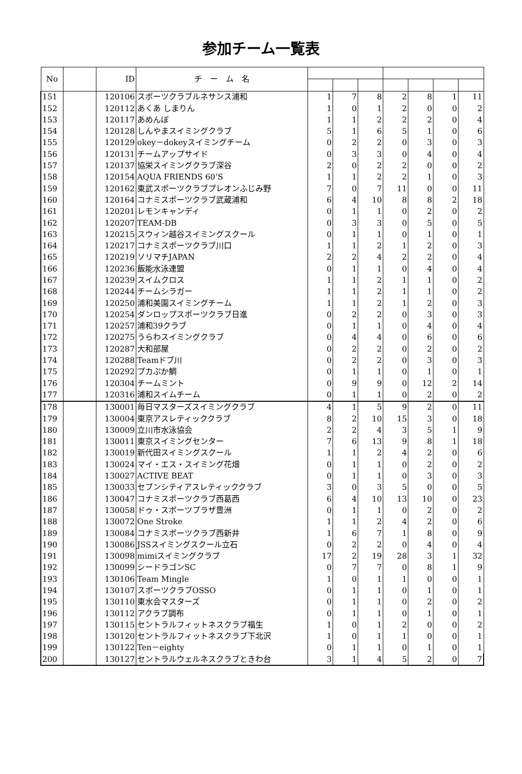参加チーム一覧表
| No | | ID | チ ー ム 名 | | | | | | | |
| --- | --- | --- | --- | --- | --- | --- | --- | --- | --- | --- |
| 151 | | 120106 | スポーツクラブルネサンス浦和 | 1 | 7 | 8 | 2 | 8 | 1 | 11 |
| 152 | | 120112 | あくあ しまりん | 1 | 0 | 1 | 2 | 0 | 0 | 2 |
| 153 | | 120117 | あめんぼ | 1 | 1 | 2 | 2 | 2 | 0 | 4 |
| 154 | | 120128 | しんやまスイミングクラブ | 5 | 1 | 6 | 5 | 1 | 0 | 6 |
| 155 | | 120129 | okey－dokeyスイミングチーム | 0 | 2 | 2 | 0 | 3 | 0 | 3 |
| 156 | | 120131 | チームアップサイド | 0 | 3 | 3 | 0 | 4 | 0 | 4 |
| 157 | | 120137 | 協栄スイミングクラブ深谷 | 2 | 0 | 2 | 2 | 0 | 0 | 2 |
| 158 | | 120154 | AQUA FRIENDS 60’S | 1 | 1 | 2 | 2 | 1 | 0 | 3 |
| 159 | | 120162 | 東武スポーツクラブプレオンふじみ野 | 7 | 0 | 7 | 11 | 0 | 0 | 11 |
| 160 | | 120164 | コナミスポーツクラブ武蔵浦和 | 6 | 4 | 10 | 8 | 8 | 2 | 18 |
| 161 | | 120201 | レモンキャンディ | 0 | 1 | 1 | 0 | 2 | 0 | 2 |
| 162 | | 120207 | TEAM-DB | 0 | 3 | 3 | 0 | 5 | 0 | 5 |
| 163 | | 120215 | スウィン越谷スイミングスクール | 0 | 1 | 1 | 0 | 1 | 0 | 1 |
| 164 | | 120217 | コナミスポーツクラブ川口 | 1 | 1 | 2 | 1 | 2 | 0 | 3 |
| 165 | | 120219 | ソリマチJAPAN | 2 | 2 | 4 | 2 | 2 | 0 | 4 |
| 166 | | 120236 | 飯能水泳連盟 | 0 | 1 | 1 | 0 | 4 | 0 | 4 |
| 167 | | 120239 | スイムクロス | 1 | 1 | 2 | 1 | 1 | 0 | 2 |
| 168 | | 120244 | チームシラガー | 1 | 1 | 2 | 1 | 1 | 0 | 2 |
| 169 | | 120250 | 浦和美園スイミングチーム | 1 | 1 | 2 | 1 | 2 | 0 | 3 |
| 170 | | 120254 | ダンロップスポーツクラブ日進 | 0 | 2 | 2 | 0 | 3 | 0 | 3 |
| 171 | | 120257 | 浦和39クラブ | 0 | 1 | 1 | 0 | 4 | 0 | 4 |
| 172 | | 120275 | うらわスイミングクラブ | 0 | 4 | 4 | 0 | 6 | 0 | 6 |
| 173 | | 120287 | 大和部屋 | 0 | 2 | 2 | 0 | 2 | 0 | 2 |
| 174 | | 120288 | Teamドブ川 | 0 | 2 | 2 | 0 | 3 | 0 | 3 |
| 175 | | 120292 | プカぷか鯛 | 0 | 1 | 1 | 0 | 1 | 0 | 1 |
| 176 | | 120304 | チームミント | 0 | 9 | 9 | 0 | 12 | 2 | 14 |
| 177 | | 120316 | 浦和スイムチーム | 0 | 1 | 1 | 0 | 2 | 0 | 2 |
| 178 | | 130001 | 毎日マスターズスイミングクラブ | 4 | 1 | 5 | 9 | 2 | 0 | 11 |
| 179 | | 130004 | 東京アスレティッククラブ | 8 | 2 | 10 | 15 | 3 | 0 | 18 |
| 180 | | 130009 | 立川市水泳協会 | 2 | 2 | 4 | 3 | 5 | 1 | 9 |
| 181 | | 130011 | 東京スイミングセンター | 7 | 6 | 13 | 9 | 8 | 1 | 18 |
| 182 | | 130019 | 新代田スイミングスクール | 1 | 1 | 2 | 4 | 2 | 0 | 6 |
| 183 | | 130024 | マイ・エス・スイミング花畑 | 0 | 1 | 1 | 0 | 2 | 0 | 2 |
| 184 | | 130027 | ACTIVE BEAT | 0 | 1 | 1 | 0 | 3 | 0 | 3 |
| 185 | | 130033 | セブンシティアスレティッククラブ | 3 | 0 | 3 | 5 | 0 | 0 | 5 |
| 186 | | 130047 | コナミスポーツクラブ西葛西 | 6 | 4 | 10 | 13 | 10 | 0 | 23 |
| 187 | | 130058 | ドゥ・スポーツプラザ豊洲 | 0 | 1 | 1 | 0 | 2 | 0 | 2 |
| 188 | | 130072 | One Stroke | 1 | 1 | 2 | 4 | 2 | 0 | 6 |
| 189 | | 130084 | コナミスポーツクラブ西新井 | 1 | 6 | 7 | 1 | 8 | 0 | 9 |
| 190 | | 130086 | JSSスイミングスクール立石 | 0 | 2 | 2 | 0 | 4 | 0 | 4 |
| 191 | | 130098 | mimiスイミングクラブ | 17 | 2 | 19 | 28 | 3 | 1 | 32 |
| 192 | | 130099 | シードラゴンSC | 0 | 7 | 7 | 0 | 8 | 1 | 9 |
| 193 | | 130106 | Team Mingle | 1 | 0 | 1 | 1 | 0 | 0 | 1 |
| 194 | | 130107 | スポーツクラブOSSO | 0 | 1 | 1 | 0 | 1 | 0 | 1 |
| 195 | | 130110 | 東水会マスターズ | 0 | 1 | 1 | 0 | 2 | 0 | 2 |
| 196 | | 130112 | アクラブ調布 | 0 | 1 | 1 | 0 | 1 | 0 | 1 |
| 197 | | 130115 | セントラルフィットネスクラブ福生 | 1 | 0 | 1 | 2 | 0 | 0 | 2 |
| 198 | | 130120 | セントラルフィットネスクラブ下北沢 | 1 | 0 | 1 | 1 | 0 | 0 | 1 |
| 199 | | 130122 | Ten－eighty | 0 | 1 | 1 | 0 | 1 | 0 | 1 |
| 200 | | 130127 | セントラルウェルネスクラブときわ台 | 3 | 1 | 4 | 5 | 2 | 0 | 7 |